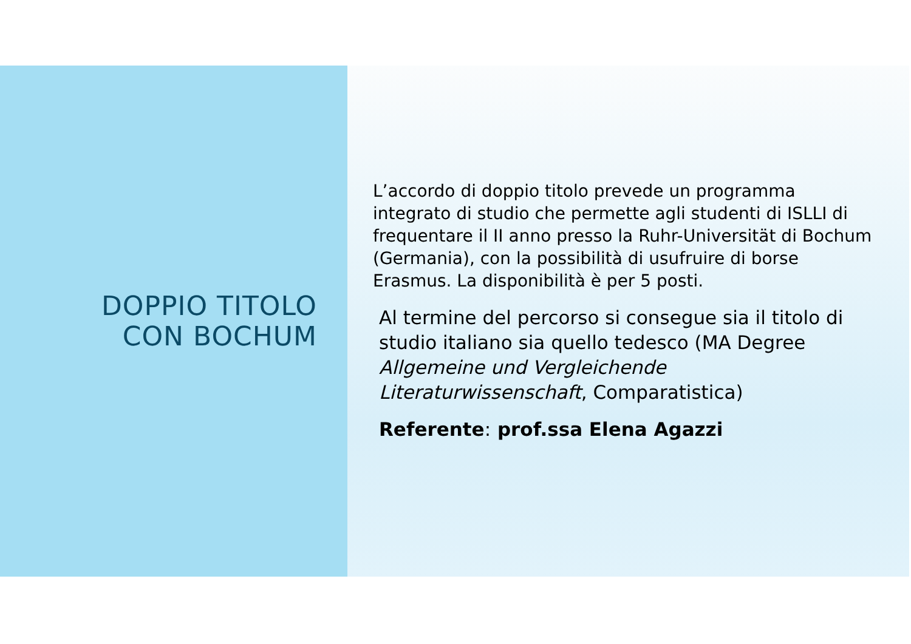DOPPIO TITOLO
CON BOCHUM
L’accordo di doppio titolo prevede un programma integrato di studio che permette agli studenti di ISLLI di frequentare il II anno presso la Ruhr-Universität di Bochum (Germania), con la possibilità di usufruire di borse Erasmus. La disponibilità è per 5 posti.
Al termine del percorso si consegue sia il titolo di studio italiano sia quello tedesco (MA Degree Allgemeine und Vergleichende Literaturwissenschaft, Comparatistica)
Referente: prof.ssa Elena Agazzi